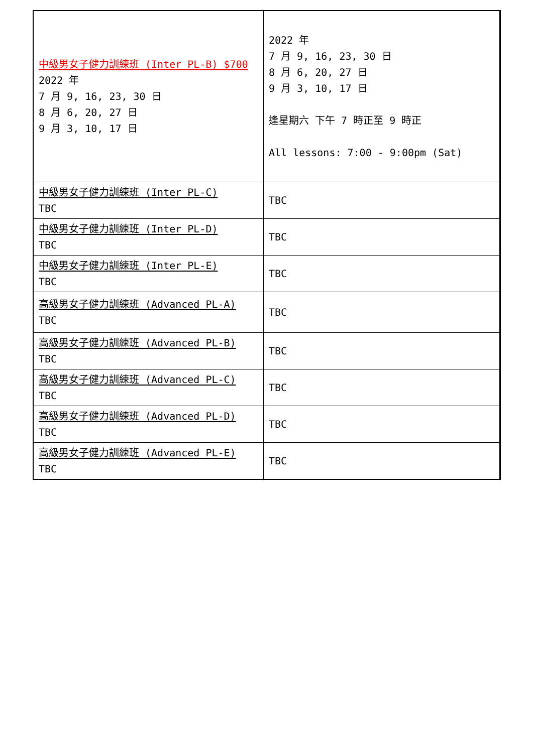| 中級男女子健力訓練班 (Inter PL-B) $700 2022 年 7 月 9, 16, 23, 30 日 8 月 6, 20, 27 日 9 月 3, 10, 17 日 | 2022 年 7 月 9, 16, 23, 30 日 8 月 6, 20, 27 日 9 月 3, 10, 17 日 逢星期六 下午 7 時正至 9 時正 All lessons: 7:00 - 9:00pm (Sat) |
| 中級男女子健力訓練班 (Inter PL-C) TBC | TBC |
| 中級男女子健力訓練班 (Inter PL-D) TBC | TBC |
| 中級男女子健力訓練班 (Inter PL-E) TBC | TBC |
| 高級男女子健力訓練班 (Advanced PL-A) TBC | TBC |
| 高級男女子健力訓練班 (Advanced PL-B) TBC | TBC |
| 高級男女子健力訓練班 (Advanced PL-C) TBC | TBC |
| 高級男女子健力訓練班 (Advanced PL-D) TBC | TBC |
| 高級男女子健力訓練班 (Advanced PL-E) TBC | TBC |